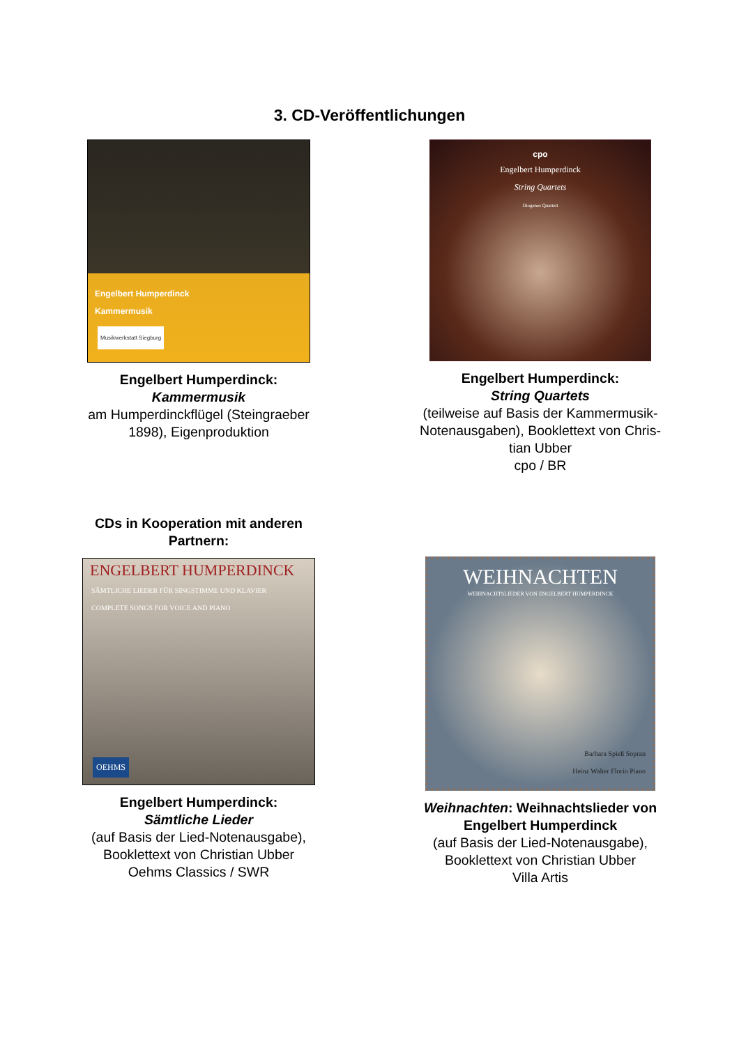3. CD-Veröffentlichungen
Engelbert Humperdinck
Kammermusik
Musikwerkstatt Siegburg
Engelbert Humperdinck:
Kammermusik
am Humperdinckflügel (Steingraeber
1898), Eigenproduktion
cpo
Engelbert Humperdinck
String Quartets
Diogenes Quartett
Engelbert Humperdinck:
String Quartets
(teilweise auf Basis der Kammermusik-
Notenausgaben), Booklettext von Chris-
tian Ubber
cpo / BR
CDs in Kooperation mit anderen
Partnern:
ENGELBERT HUMPERDINCK
SÄMTLICHE LIEDER FÜR SINGSTIMME UND KLAVIER
COMPLETE SONGS FOR VOICE AND PIANO
OEHMS
Engelbert Humperdinck:
Sämtliche Lieder
(auf Basis der Lied-Notenausgabe),
Booklettext von Christian Ubber
Oehms Classics / SWR
WEIHNACHTEN
WEIHNACHTSLIEDER VON ENGELBERT HUMPERDINCK
Barbara Spieß Sopran
Heinz Walter Florin Piano
Weihnachten: Weihnachtslieder von
Engelbert Humperdinck
(auf Basis der Lied-Notenausgabe),
Booklettext von Christian Ubber
Villa Artis